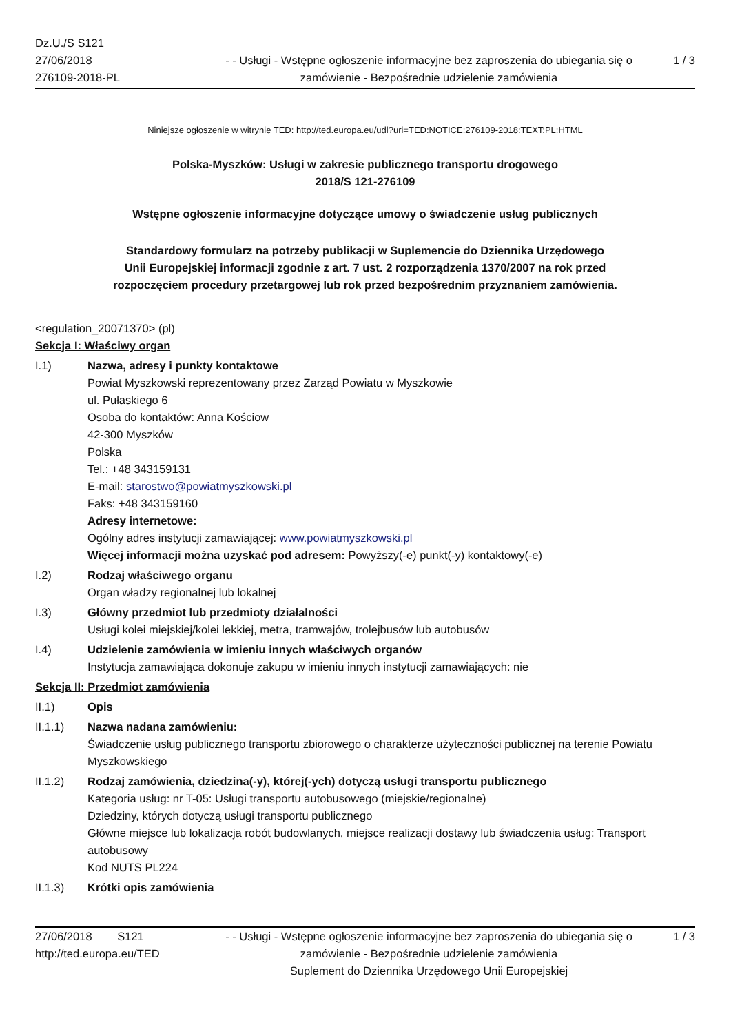Dz.U./S S121
27/06/2018
276109-2018-PL
- - Usługi - Wstępne ogłoszenie informacyjne bez zaproszenia do ubiegania się o zamówienie - Bezpośrednie udzielenie zamówienia
1 / 3
Niniejsze ogłoszenie w witrynie TED: http://ted.europa.eu/udl?uri=TED:NOTICE:276109-2018:TEXT:PL:HTML
Polska-Myszków: Usługi w zakresie publicznego transportu drogowego
2018/S 121-276109
Wstępne ogłoszenie informacyjne dotyczące umowy o świadczenie usług publicznych
Standardowy formularz na potrzeby publikacji w Suplemencie do Dziennika Urzędowego
Unii Europejskiej informacji zgodnie z art. 7 ust. 2 rozporządzenia 1370/2007 na rok przed
rozpoczęciem procedury przetargowej lub rok przed bezpośrednim przyznaniem zamówienia.
<regulation_20071370> (pl)
Sekcja I: Właściwy organ
I.1) Nazwa, adresy i punkty kontaktowe
Powiat Myszkowski reprezentowany przez Zarząd Powiatu w Myszkowie
ul. Pułaskiego 6
Osoba do kontaktów: Anna Kościow
42-300 Myszków
Polska
Tel.: +48 343159131
E-mail: starostwo@powiatmyszkowski.pl
Faks: +48 343159160
Adresy internetowe:
Ogólny adres instytucji zamawiającej: www.powiatmyszkowski.pl
Więcej informacji można uzyskać pod adresem: Powyższy(-e) punkt(-y) kontaktowy(-e)
I.2) Rodzaj właściwego organu
Organ władzy regionalnej lub lokalnej
I.3) Główny przedmiot lub przedmioty działalności
Usługi kolei miejskiej/kolei lekkiej, metra, tramwajów, trolejbusów lub autobusów
I.4) Udzielenie zamówienia w imieniu innych właściwych organów
Instytucja zamawiająca dokonuje zakupu w imieniu innych instytucji zamawiających: nie
Sekcja II: Przedmiot zamówienia
II.1) Opis
II.1.1) Nazwa nadana zamówieniu:
Świadczenie usług publicznego transportu zbiorowego o charakterze użyteczności publicznej na terenie Powiatu Myszkowskiego
II.1.2) Rodzaj zamówienia, dziedzina(-y), której(-ych) dotyczą usługi transportu publicznego
Kategoria usług: nr T-05: Usługi transportu autobusowego (miejskie/regionalne)
Dziedziny, których dotyczą usługi transportu publicznego
Główne miejsce lub lokalizacja robót budowlanych, miejsce realizacji dostawy lub świadczenia usług: Transport autobusowy
Kod NUTS PL224
II.1.3) Krótki opis zamówienia
27/06/2018 S121
http://ted.europa.eu/TED
- - Usługi - Wstępne ogłoszenie informacyjne bez zaproszenia do ubiegania się o zamówienie - Bezpośrednie udzielenie zamówienia
Suplement do Dziennika Urzędowego Unii Europejskiej
1 / 3